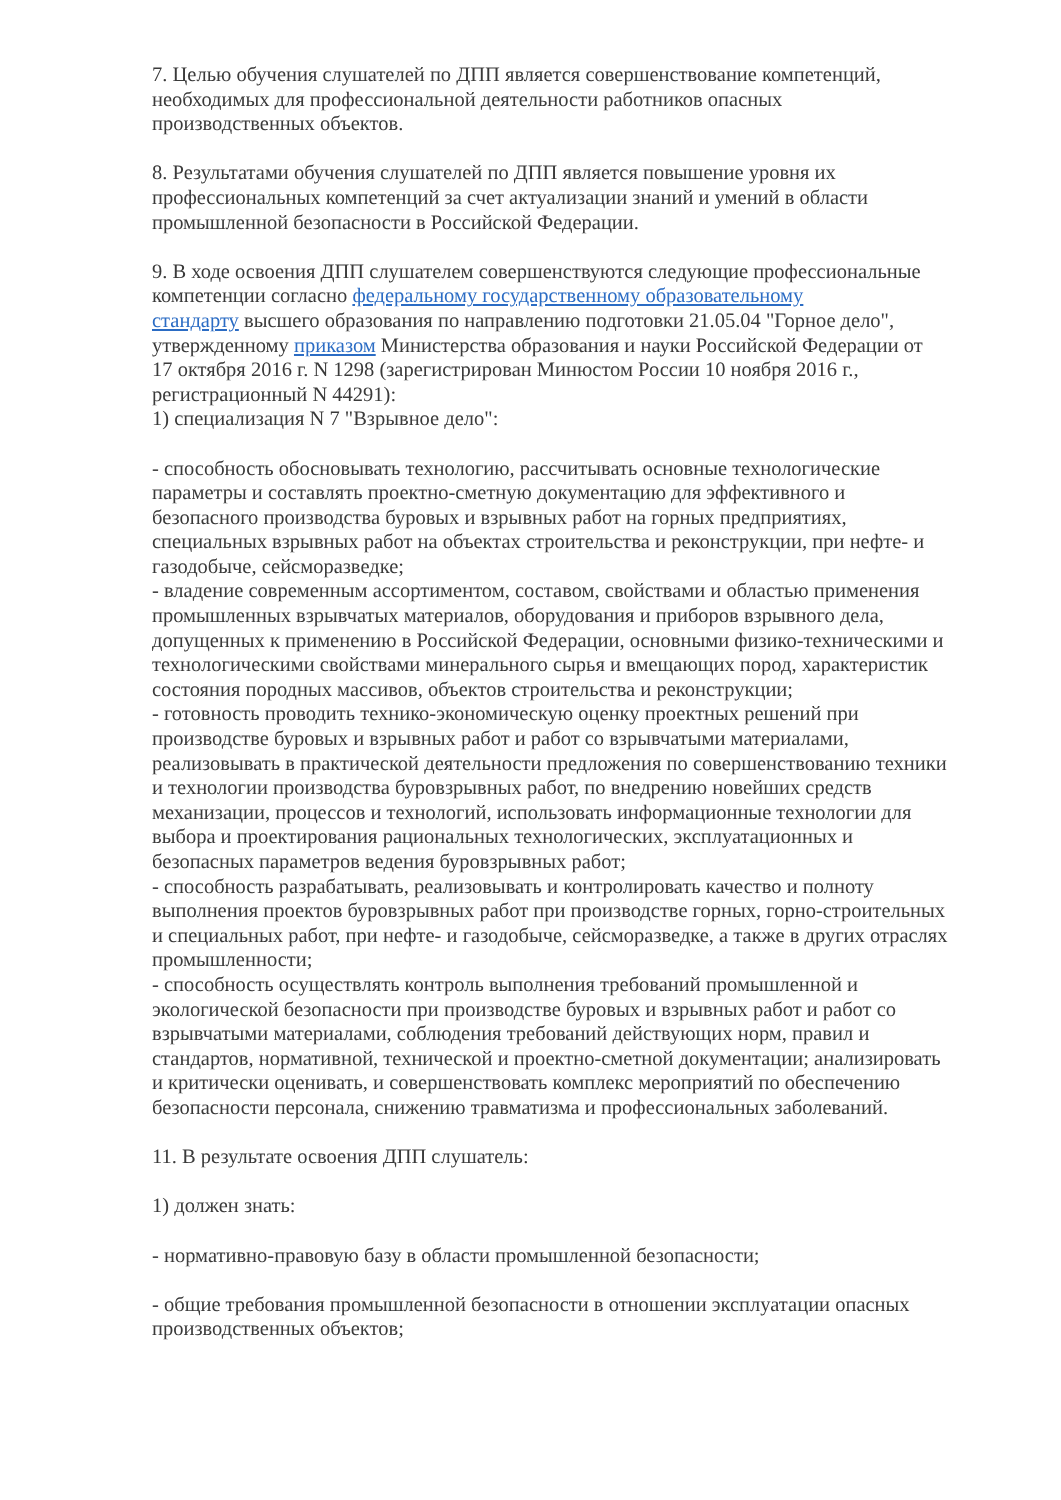7. Целью обучения слушателей по ДПП является совершенствование компетенций,
необходимых для профессиональной деятельности работников опасных
производственных объектов.
8. Результатами обучения слушателей по ДПП является повышение уровня их
профессиональных компетенций за счет актуализации знаний и умений в области
промышленной безопасности в Российской Федерации.
9. В ходе освоения ДПП слушателем совершенствуются следующие профессиональные
компетенции согласно федеральному государственному образовательному
стандарту высшего образования по направлению подготовки 21.05.04 "Горное дело",
утвержденному приказом Министерства образования и науки Российской Федерации от
17 октября 2016 г. N 1298 (зарегистрирован Минюстом России 10 ноября 2016 г.,
регистрационный N 44291):
1) специализация N 7 "Взрывное дело":
- способность обосновывать технологию, рассчитывать основные технологические
параметры и составлять проектно-сметную документацию для эффективного и
безопасного производства буровых и взрывных работ на горных предприятиях,
специальных взрывных работ на объектах строительства и реконструкции, при нефте- и
газодобыче, сейсморазведке;
- владение современным ассортиментом, составом, свойствами и областью применения
промышленных взрывчатых материалов, оборудования и приборов взрывного дела,
допущенных к применению в Российской Федерации, основными физико-техническими и
технологическими свойствами минерального сырья и вмещающих пород, характеристик
состояния породных массивов, объектов строительства и реконструкции;
- готовность проводить технико-экономическую оценку проектных решений при
производстве буровых и взрывных работ и работ со взрывчатыми материалами,
реализовывать в практической деятельности предложения по совершенствованию техники
и технологии производства буровзрывных работ, по внедрению новейших средств
механизации, процессов и технологий, использовать информационные технологии для
выбора и проектирования рациональных технологических, эксплуатационных и
безопасных параметров ведения буровзрывных работ;
- способность разрабатывать, реализовывать и контролировать качество и полноту
выполнения проектов буровзрывных работ при производстве горных, горно-строительных
и специальных работ, при нефте- и газодобыче, сейсморазведке, а также в других отраслях
промышленности;
- способность осуществлять контроль выполнения требований промышленной и
экологической безопасности при производстве буровых и взрывных работ и работ со
взрывчатыми материалами, соблюдения требований действующих норм, правил и
стандартов, нормативной, технической и проектно-сметной документации; анализировать
и критически оценивать, и совершенствовать комплекс мероприятий по обеспечению
безопасности персонала, снижению травматизма и профессиональных заболеваний.
11. В результате освоения ДПП слушатель:
1) должен знать:
- нормативно-правовую базу в области промышленной безопасности;
- общие требования промышленной безопасности в отношении эксплуатации опасных
производственных объектов;